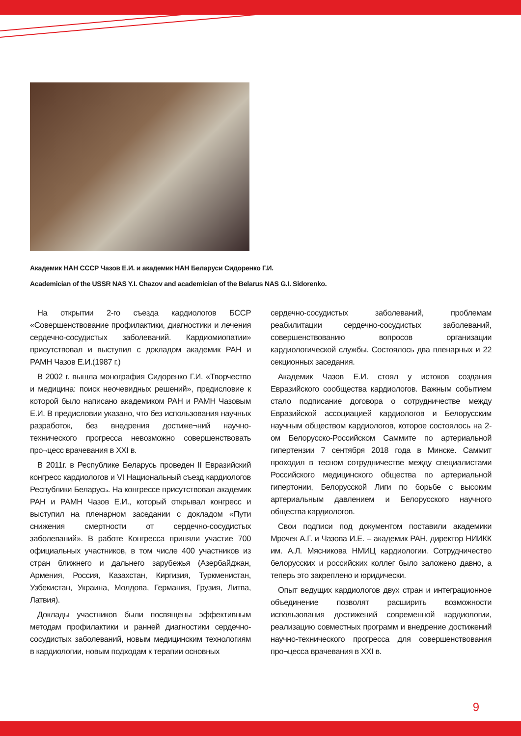Академик НАН СССР Чазов Е.И. и академик НАН Беларуси Сидоренко Г.И.
Academician of the USSR NAS Y.I. Chazov and academician of the Belarus NAS G.I. Sidorenko.
На открытии 2-го съезда кардиологов БССР «Совершенствование профилактики, диагностики и лечения сердечно-сосудистых заболеваний. Кардиомиопатии» присутствовал и выступил с докладом академик РАН и РАМН Чазов Е.И.(1987 г.)
В 2002 г. вышла монография Сидоренко Г.И. «Творчество и медицина: поиск неочевидных решений», предисловие к которой было написано академиком РАН и РАМН Чазовым Е.И. В предисловии указано, что без использования научных разработок, без внедрения достиже¬ний научно-технического прогресса невозможно совершенствовать про¬цесс врачевания в XXI в.
В 2011г. в Республике Беларусь проведен II Евразийский конгресс кардиологов и VI Национальный съезд кардиологов Республики Беларусь. На конгрессе присутствовал академик РАН и РАМН Чазов Е.И., который открывал конгресс и выступил на пленарном заседании с докладом «Пути снижения смертности от сердечно-сосудистых заболеваний». В работе Конгресса приняли участие 700 официальных участников, в том числе 400 участников из стран ближнего и дальнего зарубежья (Азербайджан, Армения, Россия, Казахстан, Киргизия, Туркменистан, Узбекистан, Украина, Молдова, Германия, Грузия, Литва, Латвия).
Доклады участников были посвящены эффективным методам профилактики и ранней диагностики сердечно-сосудистых заболеваний, новым медицинским технологиям в кардиологии, новым подходам к терапии основных
сердечно-сосудистых заболеваний, проблемам реабилитации сердечно-сосудистых заболеваний, совершенствованию вопросов организации кардиологической службы. Состоялось два пленарных и 22 секционных заседания.
Академик Чазов Е.И. стоял у истоков создания Евразийского сообщества кардиологов. Важным событием стало подписание договора о сотрудничестве между Евразийской ассоциацией кардиологов и Белорусским научным обществом кардиологов, которое состоялось на 2-ом Белорусско-Российском Саммите по артериальной гипертензии 7 сентября 2018 года в Минске. Саммит проходил в тесном сотрудничестве между специалистами Российского медицинского общества по артериальной гипертонии, Белорусской Лиги по борьбе с высоким артериальным давлением и Белорусского научного общества кардиологов.
Свои подписи под документом поставили академики Мрочек А.Г. и Чазова И.Е. – академик РАН, директор НИИКК им. А.Л. Мясникова НМИЦ кардиологии. Сотрудничество белорусских и российских коллег было заложено давно, а теперь это закреплено и юридически.
Опыт ведущих кардиологов двух стран и интеграционное объединение позволят расширить возможности использования достижений современной кардиологии, реализацию совместных программ и внедрение достижений научно-технического прогресса для совершенствования про¬цесса врачевания в XXI в.
9